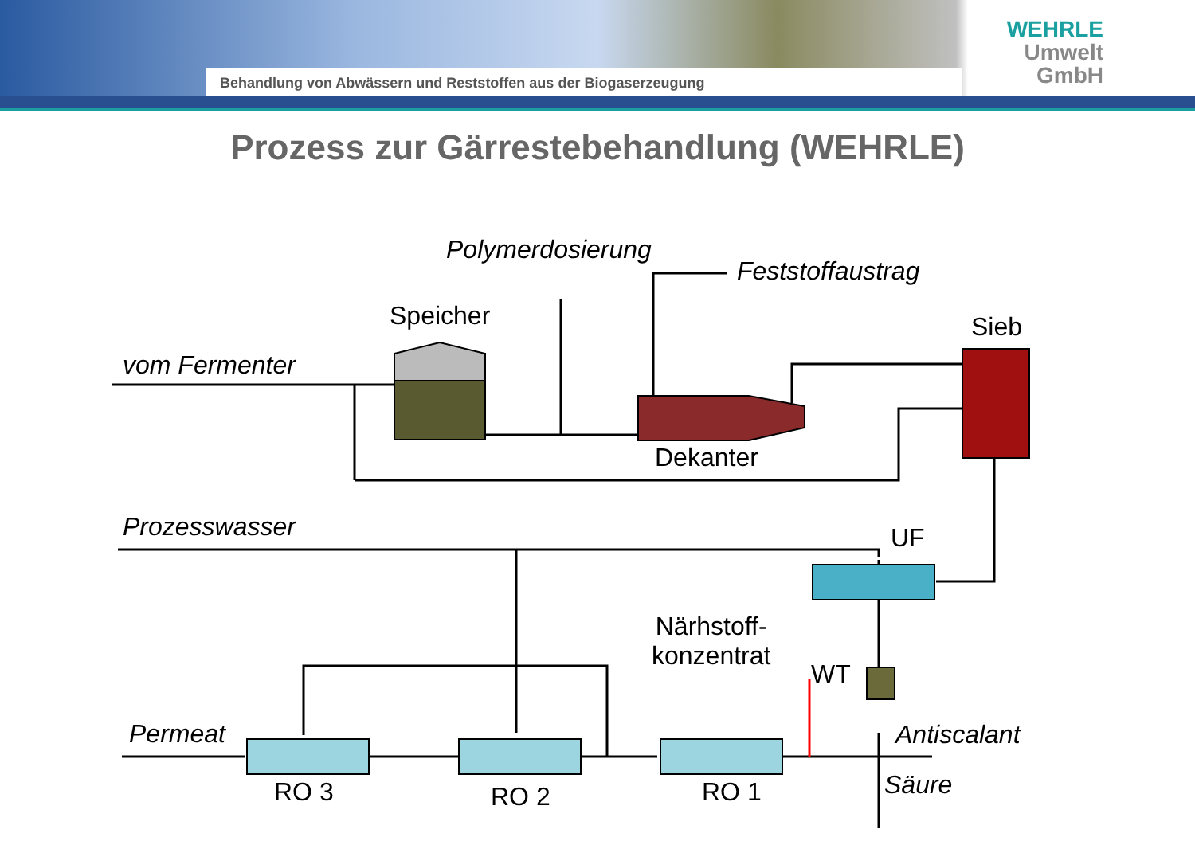Behandlung von Abwässern und Reststoffen aus der Biogaserzeugung
WEHRLE
Umwelt
GmbH
Prozess zur Gärrestebehandlung (WEHRLE)
Polymerdosierung
Feststoffaustrag
Speicher Sieb
vom Fermenter
Dekanter
Prozesswasser UF
Närhstoff-
konzentrat
WT
Permeat Antiscalant
RO 3 RO 2 RO 1 Säure